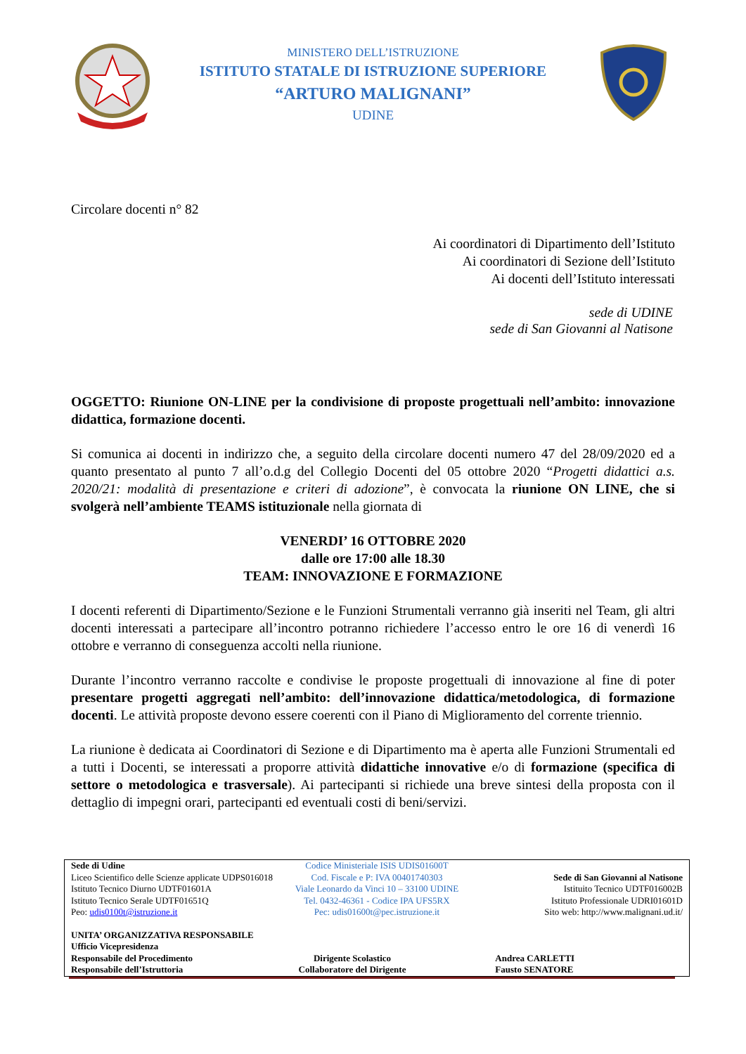MINISTERO DELL’ISTRUZIONE
ISTITUTO STATALE DI ISTRUZIONE SUPERIORE
“ARTURO MALIGNANI”
UDINE
Circolare docenti n° 82
Ai coordinatori di Dipartimento dell’Istituto
Ai coordinatori di Sezione dell’Istituto
Ai docenti dell’Istituto interessati
sede di UDINE
sede di San Giovanni al Natisone
OGGETTO: Riunione ON-LINE per la condivisione di proposte progettuali nell’ambito: innovazione didattica, formazione docenti.
Si comunica ai docenti in indirizzo che, a seguito della circolare docenti numero 47 del 28/09/2020 ed a quanto presentato al punto 7 all’o.d.g del Collegio Docenti del 05 ottobre 2020 “Progetti didattici a.s. 2020/21: modalità di presentazione e criteri di adozione”, è convocata la riunione ON LINE, che si svolgerà nell’ambiente TEAMS istituzionale nella giornata di
VENERDI’ 16 OTTOBRE 2020
dalle ore 17:00 alle 18.30
TEAM: INNOVAZIONE E FORMAZIONE
I docenti referenti di Dipartimento/Sezione e le Funzioni Strumentali verranno già inseriti nel Team, gli altri docenti interessati a partecipare all’incontro potranno richiedere l’accesso entro le ore 16 di venerdì 16 ottobre e verranno di conseguenza accolti nella riunione.
Durante l’incontro verranno raccolte e condivise le proposte progettuali di innovazione al fine di poter presentare progetti aggregati nell’ambito: dell’innovazione didattica/metodologica, di formazione docenti. Le attività proposte devono essere coerenti con il Piano di Miglioramento del corrente triennio.
La riunione è dedicata ai Coordinatori di Sezione e di Dipartimento ma è aperta alle Funzioni Strumentali ed a tutti i Docenti, se interessati a proporre attività didattiche innovative e/o di formazione (specifica di settore o metodologica e trasversale). Ai partecipanti si richiede una breve sintesi della proposta con il dettaglio di impegni orari, partecipanti ed eventuali costi di beni/servizi.
Sede di Udine
Liceo Scientifico delle Scienze applicate UDPS016018
Istituto Tecnico Diurno UDTF01601A
Istituto Tecnico Serale UDTF01651Q
Peo: udis0100t@istruzione.it
Codice Ministeriale ISIS UDIS01600T
Cod. Fiscale e P: IVA 00401740303
Viale Leonardo da Vinci 10 – 33100 UDINE
Tel. 0432-46361 - Codice IPA UFS5RX
Pec: udis01600t@pec.istruzione.it
Sede di San Giovanni al Natisone
Istituito Tecnico UDTF016002B
Istituto Professionale UDRI01601D
Sito web: http://www.malignani.ud.it/
UNITA’ ORGANIZZATIVA RESPONSABILE
Ufficio Vicepresidenza
Responsabile del Procedimento
Responsabile dell’Istruttoria
Dirigente Scolastico
Collaboratore del Dirigente
Andrea CARLETTI
Fausto SENATORE